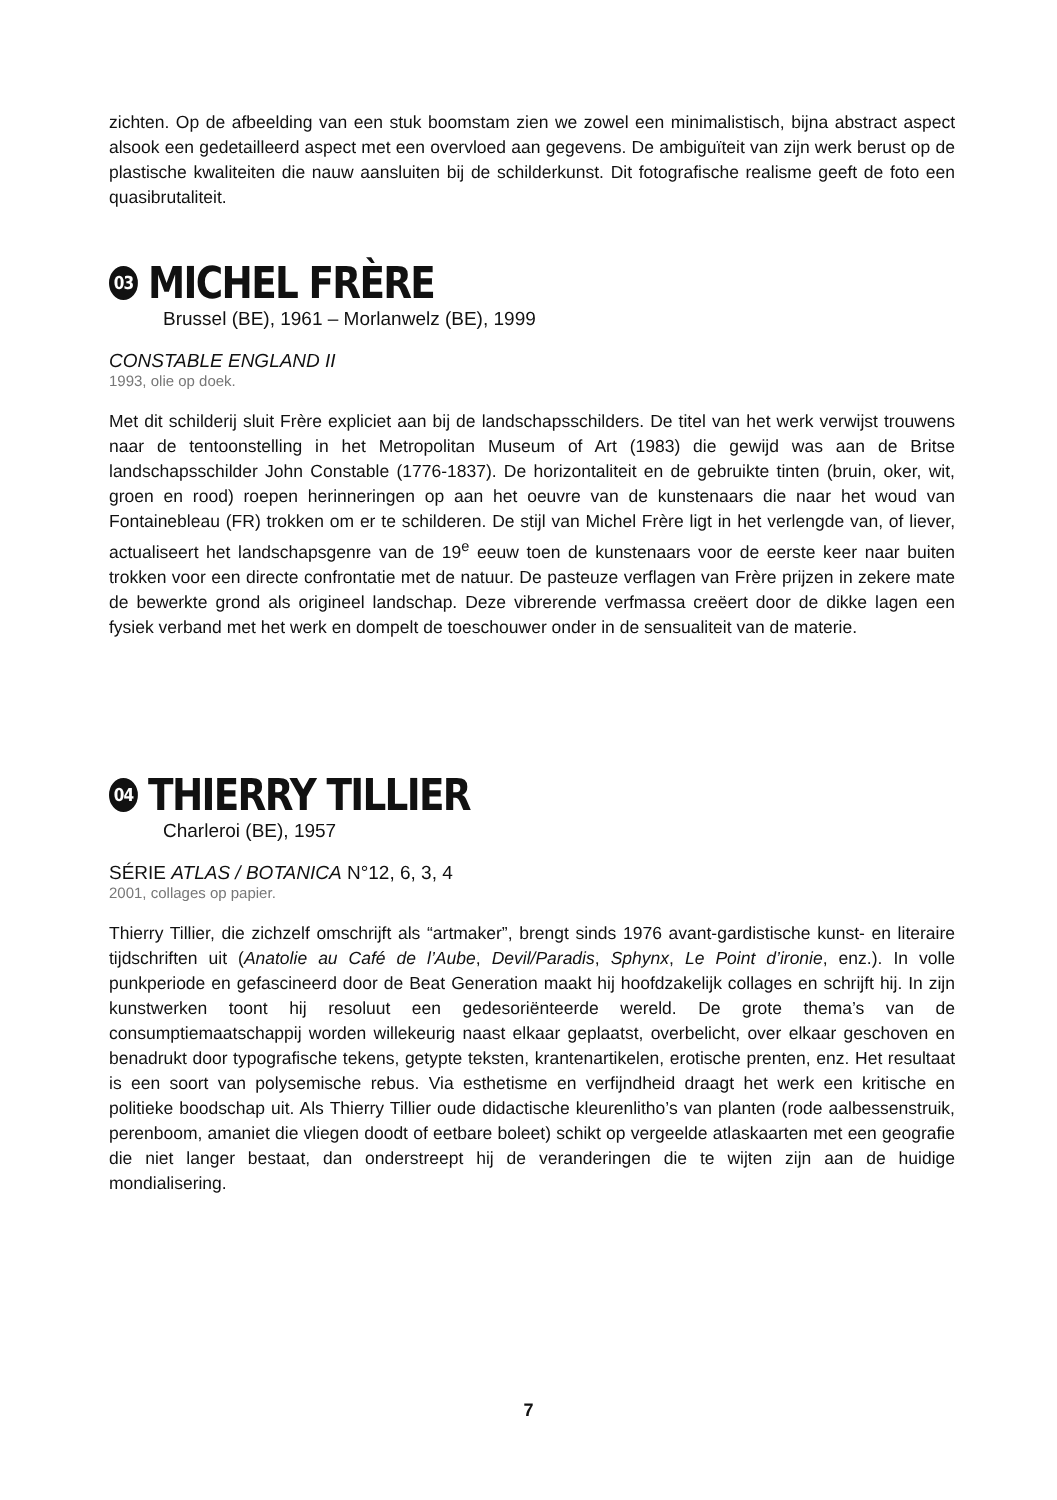zichten. Op de afbeelding van een stuk boomstam zien we zowel een minimalistisch, bijna abstract aspect alsook een gedetailleerd aspect met een overvloed aan gegevens. De ambiguïteit van zijn werk berust op de plastische kwaliteiten die nauw aansluiten bij de schilderkunst. Dit fotografische realisme geeft de foto een quasibrutaliteit.
03 MICHEL FRÈRE
Brussel (BE), 1961 – Morlanwelz (BE), 1999
CONSTABLE ENGLAND II
1993, olie op doek.
Met dit schilderij sluit Frère expliciet aan bij de landschapsschilders. De titel van het werk verwijst trouwens naar de tentoonstelling in het Metropolitan Museum of Art (1983) die gewijd was aan de Britse landschapsschilder John Constable (1776-1837). De horizontaliteit en de gebruikte tinten (bruin, oker, wit, groen en rood) roepen herinneringen op aan het oeuvre van de kunstenaars die naar het woud van Fontainebleau (FR) trokken om er te schilderen. De stijl van Michel Frère ligt in het verlengde van, of liever, actualiseert het landschapsgenre van de 19<sup>e</sup> eeuw toen de kunstenaars voor de eerste keer naar buiten trokken voor een directe confrontatie met de natuur. De pasteuze verflagen van Frère prijzen in zekere mate de bewerkte grond als origineel landschap. Deze vibrerende verfmassa creëert door de dikke lagen een fysiek verband met het werk en dompelt de toeschouwer onder in de sensualiteit van de materie.
04 THIERRY TILLIER
Charleroi (BE), 1957
SÉRIE ATLAS / BOTANICA N°12, 6, 3, 4
2001, collages op papier.
Thierry Tillier, die zichzelf omschrijft als “artmaker”, brengt sinds 1976 avant-gardistische kunst- en literaire tijdschriften uit (Anatolie au Café de l’Aube, Devil/Paradis, Sphynx, Le Point d’ironie, enz.). In volle punkperiode en gefascineerd door de Beat Generation maakt hij hoofdzakelijk collages en schrijft hij. In zijn kunstwerken toont hij resoluut een gedesoriënteerde wereld. De grote thema’s van de consumptiemaatschappij worden willekeurig naast elkaar geplaatst, overbelicht, over elkaar geschoven en benadrukt door typografische tekens, getypte teksten, krantenartikelen, erotische prenten, enz. Het resultaat is een soort van polysemische rebus. Via esthetisme en verfijndheid draagt het werk een kritische en politieke boodschap uit. Als Thierry Tillier oude didactische kleurenlitho’s van planten (rode aalbessenstruik, perenboom, amaniet die vliegen doodt of eetbare boleet) schikt op vergeelde atlaskaarten met een geografie die niet langer bestaat, dan onderstreept hij de veranderingen die te wijten zijn aan de huidige mondialisering.
7